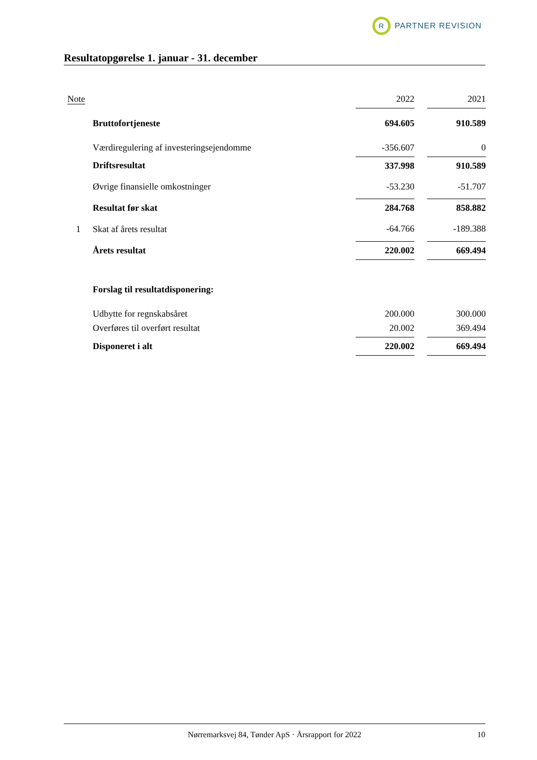R
PARTNER REVISION
Resultatopgørelse 1. januar - 31. december
| Note | | 2022 | | 2021 |
| --- | --- | --- | --- | --- |
| | Bruttofortjeneste | 694.605 | | 910.589 |
| | Værdiregulering af investeringsejendomme | -356.607 | | 0 |
| | Driftsresultat | 337.998 | | 910.589 |
| | Øvrige finansielle omkostninger | -53.230 | | -51.707 |
| | Resultat før skat | 284.768 | | 858.882 |
| 1 | Skat af årets resultat | -64.766 | | -189.388 |
| | Årets resultat | 220.002 | | 669.494 |
| | Forslag til resultatdisponering: | | | |
| | Udbytte for regnskabsåret | 200.000 | | 300.000 |
| | Overføres til overført resultat | 20.002 | | 369.494 |
| | Disponeret i alt | 220.002 | | 669.494 |
Nørremarksvej 84, Tønder ApS · Årsrapport for 2022 10